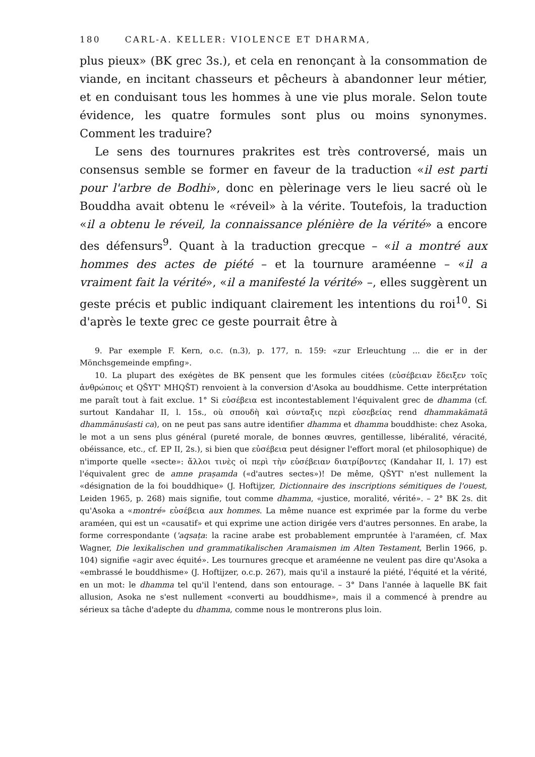180 CARL-A. KELLER: VIOLENCE ET DHARMA,
plus pieux» (BK grec 3s.), et cela en renonçant à la consommation de viande, en incitant chasseurs et pêcheurs à abandonner leur métier, et en conduisant tous les hommes à une vie plus morale. Selon toute évidence, les quatre formules sont plus ou moins synonymes. Comment les traduire?
Le sens des tournures prakrites est très controversé, mais un consensus semble se former en faveur de la traduction «il est parti pour l'arbre de Bodhi», donc en pèlerinage vers le lieu sacré où le Bouddha avait obtenu le «réveil» à la vérite. Toutefois, la traduction «il a obtenu le réveil, la connaissance plénière de la vérité» a encore des défensurs<sup>9</sup>. Quant à la traduction grecque – «il a montré aux hommes des actes de piété – et la tournure araméenne – «il a vraiment fait la vérité», «il a manifesté la vérité» –, elles suggèrent un geste précis et public indiquant clairement les intentions du roi<sup>10</sup>. Si d'après le texte grec ce geste pourrait être à
9. Par exemple F. Kern, o.c. (n.3), p. 177, n. 159: «zur Erleuchtung ... die er in der Mönchsgemeinde empfing».
10. La plupart des exégètes de BK pensent que les formules citées (εὐσέβειαν ἔδειξεν τοῖς ἀνθρώποις et QŠYT' MHQŠT) renvoient à la conversion d'Asoka au bouddhisme. Cette interprétation me paraît tout à fait exclue. 1° Si εὐσέβεια est incontestablement l'équivalent grec de dhamma (cf. surtout Kandahar II, l. 15s., où σπουδὴ καὶ σύνταξις περὶ εὐσεβείας rend dhammakāmatā dhammānuśasti ca), on ne peut pas sans autre identifier dhamma et dhamma bouddhiste: chez Asoka, le mot a un sens plus général (pureté morale, de bonnes œuvres, gentillesse, libéralité, véracité, obéissance, etc., cf. EP II, 2s.), si bien que εὐσέβεια peut désigner l'effort moral (et philosophique) de n'importe quelle «secte»: ἄλλοι τινὲς οἱ περὶ τὴν εὐσέβειαν διατρίβοντες (Kandahar II, l. 17) est l'équivalent grec de amne prașamda («d'autres sectes»)! De même, QŠYT' n'est nullement la «désignation de la foi bouddhique» (J. Hoftijzer, Dictionnaire des inscriptions sémitiques de l'ouest, Leiden 1965, p. 268) mais signifie, tout comme dhamma, «justice, moralité, vérité». – 2° BK 2s. dit qu'Asoka a «montré» εὐσέβεια aux hommes. La même nuance est exprimée par la forme du verbe araméen, qui est un «causatif» et qui exprime une action dirigée vers d'autres personnes. En arabe, la forme correspondante ('aqsaṭa: la racine arabe est probablement empruntée à l'araméen, cf. Max Wagner, Die lexikalischen und grammatikalischen Aramaismen im Alten Testament, Berlin 1966, p. 104) signifie «agir avec équité». Les tournures grecque et araméenne ne veulent pas dire qu'Asoka a «embrassé le bouddhisme» (J. Hoftijzer, o.c.p. 267), mais qu'il a instauré la piété, l'équité et la vérité, en un mot: le dhamma tel qu'il l'entend, dans son entourage. – 3° Dans l'année à laquelle BK fait allusion, Asoka ne s'est nullement «converti au bouddhisme», mais il a commencé à prendre au sérieux sa tâche d'adepte du dhamma, comme nous le montrerons plus loin.